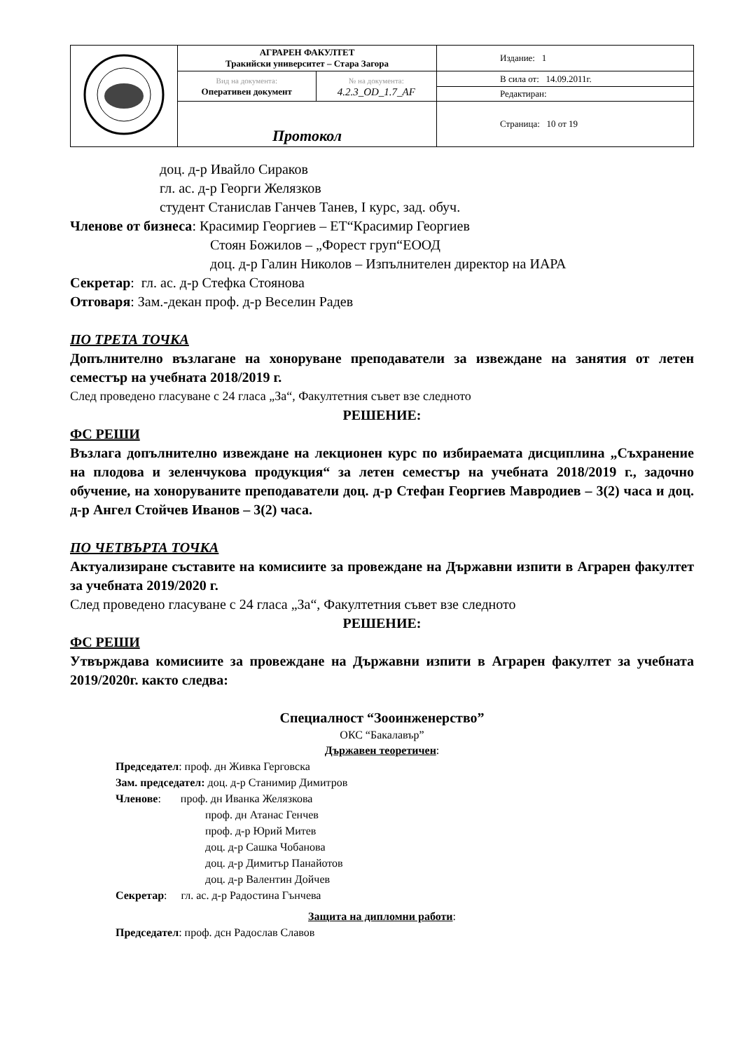| | АГРАРЕН ФАКУЛТЕТ Тракийски университет – Стара Загора | | Издание: 1 |
| | Вид на документа: Оперативен документ | № на документа: 4.2.3_OD_1.7_AF | В сила от: 14.09.2011г. Редактиран: |
| | Протокол | | Страница: 10 от 19 |
доц. д-р Ивайло Сираков
гл. ас. д-р Георги Желязков
студент Станислав Ганчев Танев, I курс, зад. обуч.
Членове от бизнеса: Красимир Георгиев – ЕТ“Красимир Георгиев
Стоян Божилов – „Форест груп“ЕООД
доц. д-р Галин Николов – Изпълнителен директор на ИАРА
Секретар: гл. ас. д-р Стефка Стоянова
Отговаря: Зам.-декан проф. д-р Веселин Радев
ПО ТРЕТА ТОЧКА
Допълнително възлагане на хоноруване преподаватели за извеждане на занятия от летен семестър на учебната 2018/2019 г.
След проведено гласуване с 24 гласа „За“, Факултетния съвет взе следното
РЕШЕНИЕ:
ФС РЕШИ
Възлага допълнително извеждане на лекционен курс по избираемата дисциплина „Съхранение на плодова и зеленчукова продукция“ за летен семестър на учебната 2018/2019 г., задочно обучение, на хоноруваните преподаватели доц. д-р Стефан Георгиев Мавродиев – 3(2) часа и доц. д-р Ангел Стойчев Иванов – 3(2) часа.
ПО ЧЕТВЪРТА ТОЧКА
Актуализиране съставите на комисиите за провеждане на Държавни изпити в Аграрен факултет за учебната 2019/2020 г.
След проведено гласуване с 24 гласа „За“, Факултетния съвет взе следното
РЕШЕНИЕ:
ФС РЕШИ
Утвърждава комисиите за провеждане на Държавни изпити в Аграрен факултет за учебната 2019/2020г. както следва:
Специалност “Зооинженерство”
ОКС “Бакалавър”
Държавен теоретичен:
Председател: проф. дн Живка Герговска
Зам. председател: доц. д-р Станимир Димитров
Членове: проф. дн Иванка Желязкова
проф. дн Атанас Генчев
проф. д-р Юрий Митев
доц. д-р Сашка Чобанова
доц. д-р Димитър Панайотов
доц. д-р Валентин Дойчев
Секретар: гл. ас. д-р Радостина Гънчева
Защита на дипломни работи:
Председател: проф. дсн Радослав Славов